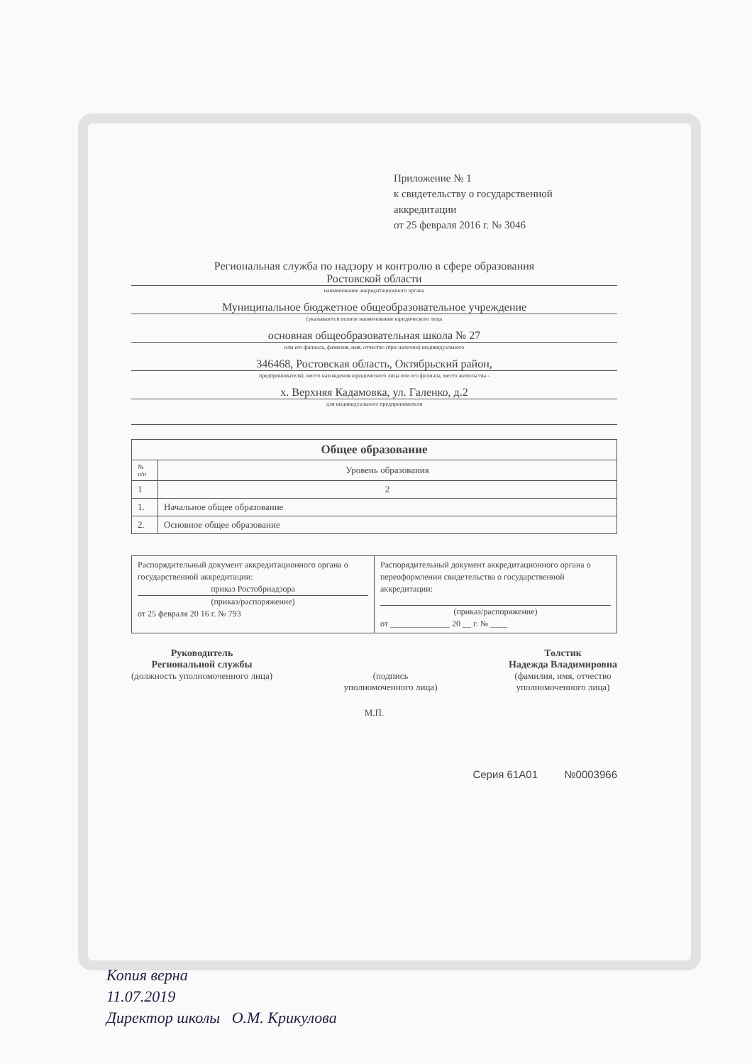Приложение № 1
к свидетельству о государственной аккредитации
от 25 февраля 2016 г. № 3046
Региональная служба по надзору и контролю в сфере образования
Ростовской области
наименование аккредитационного органа
Муниципальное бюджетное общеобразовательное учреждение
(указываются полное наименование юридического лица
основная общеобразовательная школа № 27
или его филиала, фамилия, имя, отчество (при наличии) индивидуального
346468, Ростовская область, Октябрьский район,
предпринимателя), место нахождения юридического лица или его филиала, место жительства -
х. Верхняя Кадамовка, ул. Галенко, д.2
для индивидуального предпринимателя
| Общее образование | |
| --- | --- |
| № п/п | Уровень образования |
| 1 | 2 |
| 1. | Начальное общее образование |
| 2. | Основное общее образование |
| Распорядительный документ аккредитационного органа о государственной аккредитации: приказ Ростобрнадзора (приказ/распоряжение) от 25 февраля 20 16 г. № 793 | Распорядительный документ аккредитационного органа о переоформлении свидетельства о государственной аккредитации: (приказ/распоряжение) от ______________ 20 __ г. № ____ |
Руководитель
Региональной службы
(должность уполномоченного лица)
(подпись
уполномоченного лица)
Толстик
Надежда Владимировна
(фамилия, имя, отчество
уполномоченного лица)
М.П.
Серия 61А01 №0003966
Копия верна
11.07.2019
Директор школы О.М. Крикулова